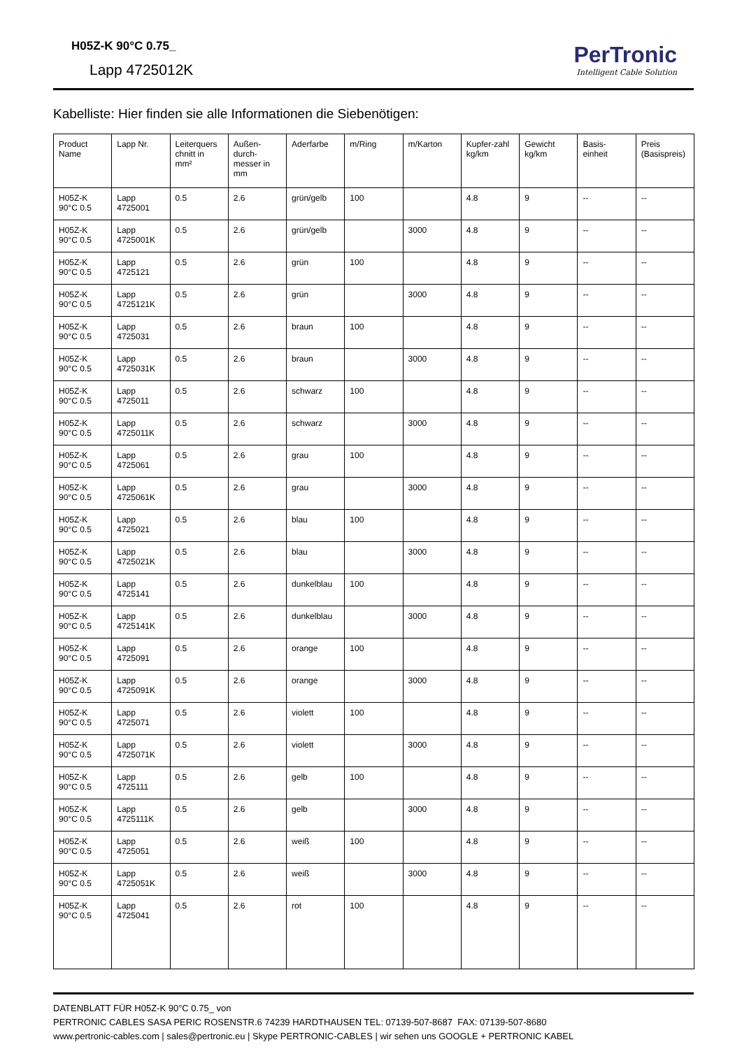H05Z-K 90°C 0.75_
Lapp 4725012K
PerTronic
Intelligent Cable Solution
Kabelliste: Hier finden sie alle Informationen die Siebenötigen:
| Product Name | Lapp Nr. | Leiterquers chnitt in mm² | Außen-durch-messer in mm | Aderfarbe | m/Ring | m/Karton | Kupfer-zahl kg/km | Gewicht kg/km | Basis-einheit | Preis (Basispreis) |
| --- | --- | --- | --- | --- | --- | --- | --- | --- | --- | --- |
| H05Z-K 90°C 0.5 | Lapp 4725001 | 0.5 | 2.6 | grün/gelb | 100 | | 4.8 | 9 | -- | -- |
| H05Z-K 90°C 0.5 | Lapp 4725001K | 0.5 | 2.6 | grün/gelb | | 3000 | 4.8 | 9 | -- | -- |
| H05Z-K 90°C 0.5 | Lapp 4725121 | 0.5 | 2.6 | grün | 100 | | 4.8 | 9 | -- | -- |
| H05Z-K 90°C 0.5 | Lapp 4725121K | 0.5 | 2.6 | grün | | 3000 | 4.8 | 9 | -- | -- |
| H05Z-K 90°C 0.5 | Lapp 4725031 | 0.5 | 2.6 | braun | 100 | | 4.8 | 9 | -- | -- |
| H05Z-K 90°C 0.5 | Lapp 4725031K | 0.5 | 2.6 | braun | | 3000 | 4.8 | 9 | -- | -- |
| H05Z-K 90°C 0.5 | Lapp 4725011 | 0.5 | 2.6 | schwarz | 100 | | 4.8 | 9 | -- | -- |
| H05Z-K 90°C 0.5 | Lapp 4725011K | 0.5 | 2.6 | schwarz | | 3000 | 4.8 | 9 | -- | -- |
| H05Z-K 90°C 0.5 | Lapp 4725061 | 0.5 | 2.6 | grau | 100 | | 4.8 | 9 | -- | -- |
| H05Z-K 90°C 0.5 | Lapp 4725061K | 0.5 | 2.6 | grau | | 3000 | 4.8 | 9 | -- | -- |
| H05Z-K 90°C 0.5 | Lapp 4725021 | 0.5 | 2.6 | blau | 100 | | 4.8 | 9 | -- | -- |
| H05Z-K 90°C 0.5 | Lapp 4725021K | 0.5 | 2.6 | blau | | 3000 | 4.8 | 9 | -- | -- |
| H05Z-K 90°C 0.5 | Lapp 4725141 | 0.5 | 2.6 | dunkelblau | 100 | | 4.8 | 9 | -- | -- |
| H05Z-K 90°C 0.5 | Lapp 4725141K | 0.5 | 2.6 | dunkelblau | | 3000 | 4.8 | 9 | -- | -- |
| H05Z-K 90°C 0.5 | Lapp 4725091 | 0.5 | 2.6 | orange | 100 | | 4.8 | 9 | -- | -- |
| H05Z-K 90°C 0.5 | Lapp 4725091K | 0.5 | 2.6 | orange | | 3000 | 4.8 | 9 | -- | -- |
| H05Z-K 90°C 0.5 | Lapp 4725071 | 0.5 | 2.6 | violett | 100 | | 4.8 | 9 | -- | -- |
| H05Z-K 90°C 0.5 | Lapp 4725071K | 0.5 | 2.6 | violett | | 3000 | 4.8 | 9 | -- | -- |
| H05Z-K 90°C 0.5 | Lapp 4725111 | 0.5 | 2.6 | gelb | 100 | | 4.8 | 9 | -- | -- |
| H05Z-K 90°C 0.5 | Lapp 4725111K | 0.5 | 2.6 | gelb | | 3000 | 4.8 | 9 | -- | -- |
| H05Z-K 90°C 0.5 | Lapp 4725051 | 0.5 | 2.6 | weiß | 100 | | 4.8 | 9 | -- | -- |
| H05Z-K 90°C 0.5 | Lapp 4725051K | 0.5 | 2.6 | weiß | | 3000 | 4.8 | 9 | -- | -- |
| H05Z-K 90°C 0.5 | Lapp 4725041 | 0.5 | 2.6 | rot | 100 | | 4.8 | 9 | -- | -- |
DATENBLATT FÜR H05Z-K 90°C 0.75_ von
PERTRONIC CABLES SASA PERIC ROSENSTR.6 74239 HARDTHAUSEN TEL: 07139-507-8687 FAX: 07139-507-8680
www.pertronic-cables.com | sales@pertronic.eu | Skype PERTRONIC-CABLES | wir sehen uns GOOGLE + PERTRONIC KABEL